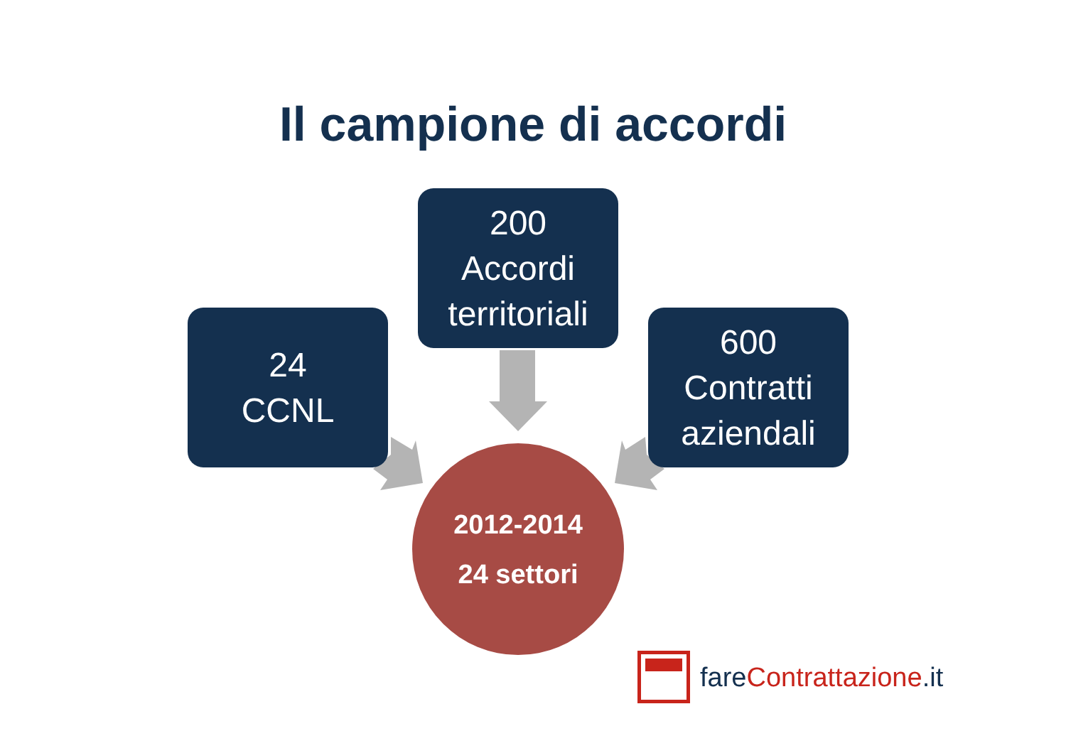Il campione di accordi
200
Accordi
territoriali
24
CCNL
600
Contratti
aziendali
2012-2014
24 settori
fare Contrattazione.it